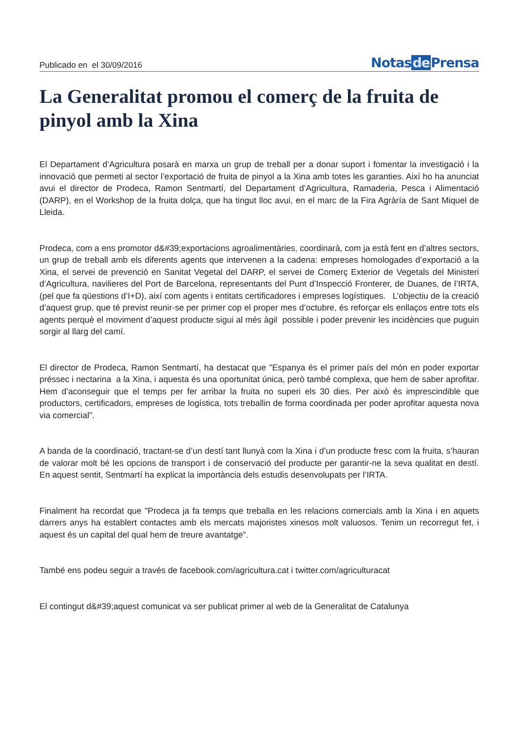Publicado en el 30/09/2016
Notasde Prensa
La Generalitat promou el comerç de la fruita de pinyol amb la Xina
El Departament d’Agricultura posarà en marxa un grup de treball per a donar suport i fomentar la investigació i la innovació que permeti al sector l’exportació de fruita de pinyol a la Xina amb totes les garanties. Així ho ha anunciat avui el director de Prodeca, Ramon Sentmartí, del Departament d’Agricultura, Ramaderia, Pesca i Alimentació (DARP), en el Workshop de la fruita dolça, que ha tingut lloc avui, en el marc de la Fira Agràría de Sant Miquel de Lleida.
Prodeca, com a ens promotor d&#39;exportacions agroalimentàries, coordinarà, com ja està fent en d’altres sectors, un grup de treball amb els diferents agents que intervenen a la cadena: empreses homologades d’exportació a la Xina, el servei de prevenció en Sanitat Vegetal del DARP, el servei de Comerç Exterior de Vegetals del Ministeri d’Agricultura, navilieres del Port de Barcelona, representants del Punt d’Inspecció Fronterer, de Duanes, de l’IRTA, (pel que fa qüestions d’I+D), així com agents i entitats certificadores i empreses logístiques. L’objectiu de la creació d’aquest grup, que té previst reunir-se per primer cop el proper mes d’octubre, és reforçar els enllaços entre tots els agents perquè el moviment d’aquest producte sigui al més àgil possible i poder prevenir les incidències que puguin sorgir al llarg del camí.
El director de Prodeca, Ramon Sentmartí, ha destacat que "Espanya és el primer país del món en poder exportar préssec i nectarina a la Xina, i aquesta és una oportunitat única, però també complexa, que hem de saber aprofitar. Hem d’aconseguir que el temps per fer arribar la fruita no superi els 30 dies. Per això és imprescindible que productors, certificadors, empreses de logística, tots treballin de forma coordinada per poder aprofitar aquesta nova via comercial".
A banda de la coordinació, tractant-se d’un destí tant llunyà com la Xina i d’un producte fresc com la fruita, s’hauran de valorar molt bé les opcions de transport i de conservació del producte per garantir-ne la seva qualitat en destí. En aquest sentit, Sentmartí ha explicat la importància dels estudis desenvolupats per l’IRTA.
Finalment ha recordat que "Prodeca ja fa temps que treballa en les relacions comercials amb la Xina i en aquets darrers anys ha establert contactes amb els mercats majoristes xinesos molt valuosos. Tenim un recorregut fet, i aquest és un capital del qual hem de treure avantatge".
També ens podeu seguir a través de facebook.com/agricultura.cat i twitter.com/agriculturacat
El contingut d&#39;aquest comunicat va ser publicat primer al web de la Generalitat de Catalunya